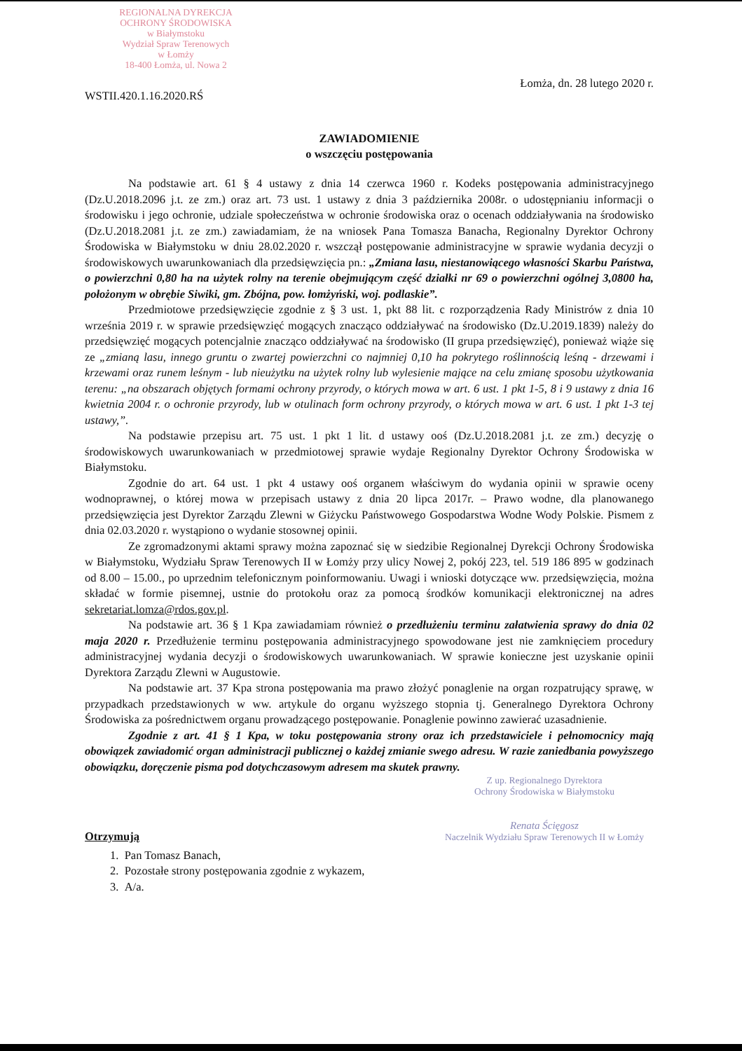REGIONALNA DYREKCJA
OCHRONY ŚRODOWISKA
w Białymstoku
Wydział Spraw Terenowych
w Łomży
18-400 Łomża, ul. Nowa 2
WSTII.420.1.16.2020.RŚ
Łomża, dn. 28 lutego 2020 r.
ZAWIADOMIENIE
o wszczęciu postępowania
Na podstawie art. 61 § 4 ustawy z dnia 14 czerwca 1960 r. Kodeks postępowania administracyjnego (Dz.U.2018.2096 j.t. ze zm.) oraz art. 73 ust. 1 ustawy z dnia 3 października 2008r. o udostępnianiu informacji o środowisku i jego ochronie, udziale społeczeństwa w ochronie środowiska oraz o ocenach oddziaływania na środowisko (Dz.U.2018.2081 j.t. ze zm.) zawiadamiam, że na wniosek Pana Tomasza Banacha, Regionalny Dyrektor Ochrony Środowiska w Białymstoku w dniu 28.02.2020 r. wszczął postępowanie administracyjne w sprawie wydania decyzji o środowiskowych uwarunkowaniach dla przedsięwzięcia pn.: „Zmiana lasu, niestanowiącego własności Skarbu Państwa, o powierzchni 0,80 ha na użytek rolny na terenie obejmującym część działki nr 69 o powierzchni ogólnej 3,0800 ha, położonym w obrębie Siwiki, gm. Zbójna, pow. łomżyński, woj. podlaskie”.
Przedmiotowe przedsięwzięcie zgodnie z § 3 ust. 1, pkt 88 lit. c rozporządzenia Rady Ministrów z dnia 10 września 2019 r. w sprawie przedsięwzięć mogących znacząco oddziaływać na środowisko (Dz.U.2019.1839) należy do przedsięwzięć mogących potencjalnie znacząco oddziaływać na środowisko (II grupa przedsięwzięć), ponieważ wiąże się ze „zmianą lasu, innego gruntu o zwartej powierzchni co najmniej 0,10 ha pokrytego roślinnością leśną - drzewami i krzewami oraz runem leśnym - lub nieużytku na użytek rolny lub wylesienie mające na celu zmianę sposobu użytkowania terenu: „na obszarach objętych formami ochrony przyrody, o których mowa w art. 6 ust. 1 pkt 1-5, 8 i 9 ustawy z dnia 16 kwietnia 2004 r. o ochronie przyrody, lub w otulinach form ochrony przyrody, o których mowa w art. 6 ust. 1 pkt 1-3 tej ustawy,”.
Na podstawie przepisu art. 75 ust. 1 pkt 1 lit. d ustawy ooś (Dz.U.2018.2081 j.t. ze zm.) decyzję o środowiskowych uwarunkowaniach w przedmiotowej sprawie wydaje Regionalny Dyrektor Ochrony Środowiska w Białymstoku.
Zgodnie do art. 64 ust. 1 pkt 4 ustawy ooś organem właściwym do wydania opinii w sprawie oceny wodnoprawnej, o której mowa w przepisach ustawy z dnia 20 lipca 2017r. – Prawo wodne, dla planowanego przedsięwzięcia jest Dyrektor Zarządu Zlewni w Giżycku Państwowego Gospodarstwa Wodne Wody Polskie. Pismem z dnia 02.03.2020 r. wystąpiono o wydanie stosownej opinii.
Ze zgromadzonymi aktami sprawy można zapoznać się w siedzibie Regionalnej Dyrekcji Ochrony Środowiska w Białymstoku, Wydziału Spraw Terenowych II w Łomży przy ulicy Nowej 2, pokój 223, tel. 519 186 895 w godzinach od 8.00 – 15.00., po uprzednim telefonicznym poinformowaniu. Uwagi i wnioski dotyczące ww. przedsięwzięcia, można składać w formie pisemnej, ustnie do protokołu oraz za pomocą środków komunikacji elektronicznej na adres sekretariat.lomza@rdos.gov.pl.
Na podstawie art. 36 § 1 Kpa zawiadamiam również o przedłużeniu terminu załatwienia sprawy do dnia 02 maja 2020 r. Przedłużenie terminu postępowania administracyjnego spowodowane jest nie zamknięciem procedury administracyjnej wydania decyzji o środowiskowych uwarunkowaniach. W sprawie konieczne jest uzyskanie opinii Dyrektora Zarządu Zlewni w Augustowie.
Na podstawie art. 37 Kpa strona postępowania ma prawo złożyć ponaglenie na organ rozpatrujący sprawę, w przypadkach przedstawionych w ww. artykule do organu wyższego stopnia tj. Generalnego Dyrektora Ochrony Środowiska za pośrednictwem organu prowadzącego postępowanie. Ponaglenie powinno zawierać uzasadnienie.
Zgodnie z art. 41 § 1 Kpa, w toku postępowania strony oraz ich przedstawiciele i pełnomocnicy mają obowiązek zawiadomić organ administracji publicznej o każdej zmianie swego adresu. W razie zaniedbania powyższego obowiązku, doręczenie pisma pod dotychczasowym adresem ma skutek prawny.
Z up. Regionalnego Dyrektora
Ochrony Środowiska w Białymstoku
Renata Ścięgosz
Naczelnik Wydziału Spraw Terenowych II w Łomży
Otrzymują
1. Pan Tomasz Banach,
2. Pozostałe strony postępowania zgodnie z wykazem,
3. A/a.